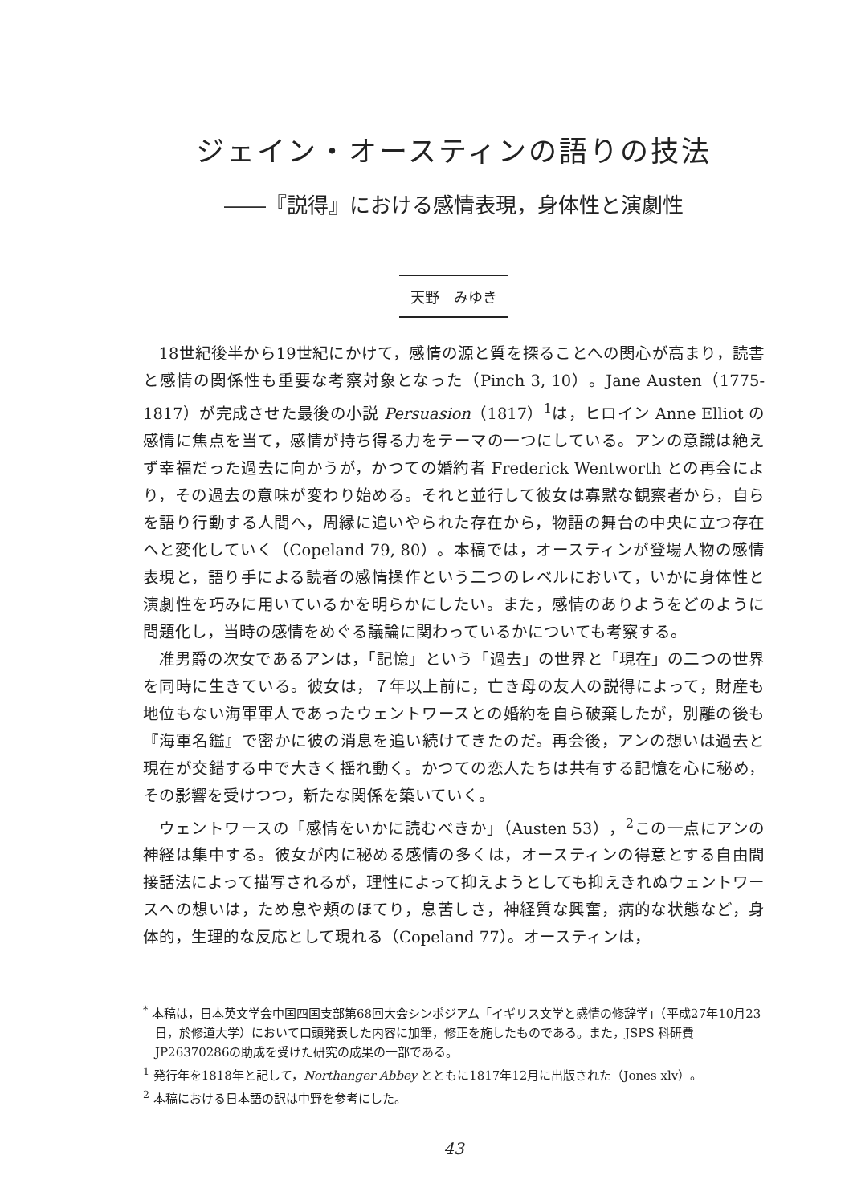ジェイン・オースティンの語りの技法
――『説得』における感情表現，身体性と演劇性
天野　みゆき
18世紀後半から19世紀にかけて，感情の源と質を探ることへの関心が高まり，読書と感情の関係性も重要な考察対象となった（Pinch 3, 10）。Jane Austen（1775-1817）が完成させた最後の小説 Persuasion（1817）<sup>1</sup>は，ヒロイン Anne Elliot の感情に焦点を当て，感情が持ち得る力をテーマの一つにしている。アンの意識は絶えず幸福だった過去に向かうが，かつての婚約者 Frederick Wentworth との再会により，その過去の意味が変わり始める。それと並行して彼女は寡黙な観察者から，自らを語り行動する人間へ，周縁に追いやられた存在から，物語の舞台の中央に立つ存在へと変化していく（Copeland 79, 80）。本稿では，オースティンが登場人物の感情表現と，語り手による読者の感情操作という二つのレベルにおいて，いかに身体性と演劇性を巧みに用いているかを明らかにしたい。また，感情のありようをどのように問題化し，当時の感情をめぐる議論に関わっているかについても考察する。
准男爵の次女であるアンは，「記憶」という「過去」の世界と「現在」の二つの世界を同時に生きている。彼女は，７年以上前に，亡き母の友人の説得によって，財産も地位もない海軍軍人であったウェントワースとの婚約を自ら破棄したが，別離の後も『海軍名鑑』で密かに彼の消息を追い続けてきたのだ。再会後，アンの想いは過去と現在が交錯する中で大きく揺れ動く。かつての恋人たちは共有する記憶を心に秘め，その影響を受けつつ，新たな関係を築いていく。
ウェントワースの「感情をいかに読むべきか」（Austen 53），<sup>2</sup>この一点にアンの神経は集中する。彼女が内に秘める感情の多くは，オースティンの得意とする自由間接話法によって描写されるが，理性によって抑えようとしても抑えきれぬウェントワースへの想いは，ため息や頬のほてり，息苦しさ，神経質な興奮，病的な状態など，身体的，生理的な反応として現れる（Copeland 77）。オースティンは，
<sup>*</sup> 本稿は，日本英文学会中国四国支部第68回大会シンポジアム「イギリス文学と感情の修辞学」（平成27年10月23日，於修道大学）において口頭発表した内容に加筆，修正を施したものである。また，JSPS 科研費 JP26370286の助成を受けた研究の成果の一部である。
<sup>1</sup> 発行年を1818年と記して，Northanger Abbey とともに1817年12月に出版された（Jones xlv）。
<sup>2</sup> 本稿における日本語の訳は中野を参考にした。
43